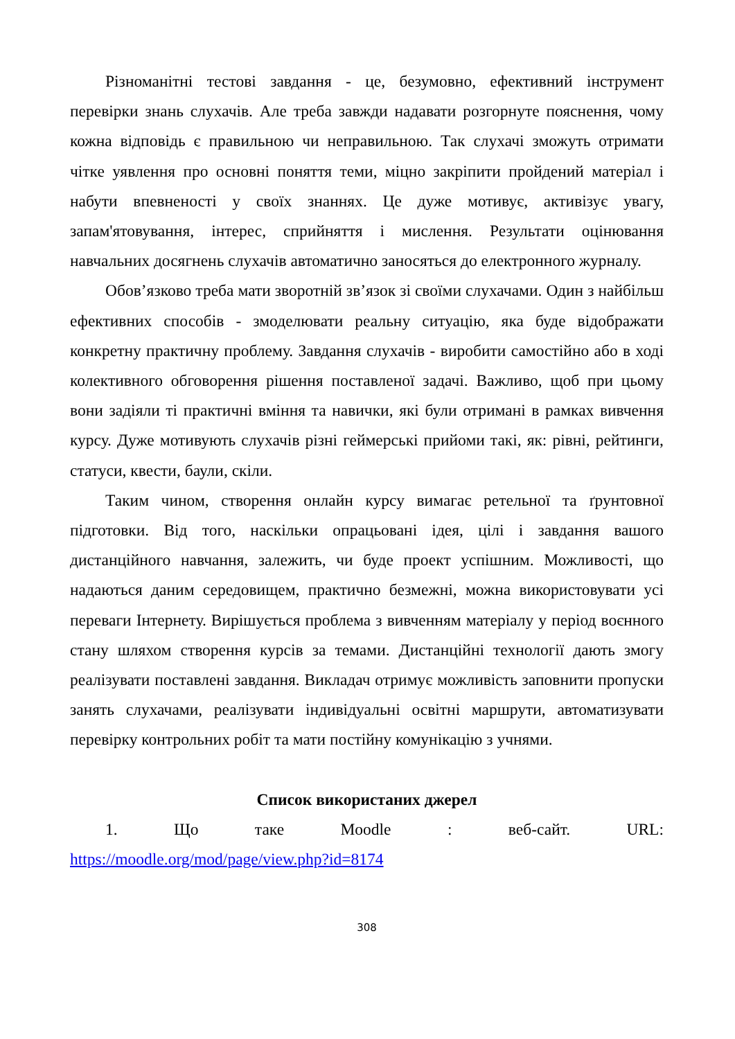Різноманітні тестові завдання - це, безумовно, ефективний інструмент перевірки знань слухачів. Але треба завжди надавати розгорнуте пояснення, чому кожна відповідь є правильною чи неправильною. Так слухачі зможуть отримати чітке уявлення про основні поняття теми, міцно закріпити пройдений матеріал і набути впевненості у своїх знаннях. Це дуже мотивує, активізує увагу, запам'ятовування, інтерес, сприйняття і мислення. Результати оцінювання навчальних досягнень слухачів автоматично заносяться до електронного журналу.
Обов’язково треба мати зворотній зв’язок зі своїми слухачами. Один з найбільш ефективних способів - змоделювати реальну ситуацію, яка буде відображати конкретну практичну проблему. Завдання слухачів - виробити самостійно або в ході колективного обговорення рішення поставленої задачі. Важливо, щоб при цьому вони задіяли ті практичні вміння та навички, які були отримані в рамках вивчення курсу. Дуже мотивують слухачів різні геймерські прийоми такі, як: рівні, рейтинги, статуси, квести, баули, скіли.
Таким чином, створення онлайн курсу вимагає ретельної та ґрунтовної підготовки. Від того, наскільки опрацьовані ідея, цілі і завдання вашого дистанційного навчання, залежить, чи буде проект успішним. Можливості, що надаються даним середовищем, практично безмежні, можна використовувати усі переваги Інтернету. Вирішується проблема з вивченням матеріалу у період воєнного стану шляхом створення курсів за темами. Дистанційні технології дають змогу реалізувати поставлені завдання. Викладач отримує можливість заповнити пропуски занять слухачами, реалізувати індивідуальні освітні маршрути, автоматизувати перевірку контрольних робіт та мати постійну комунікацію з учнями.
Список використаних джерел
1. Що таке Moodle : веб-сайт. URL:
https://moodle.org/mod/page/view.php?id=8174
308